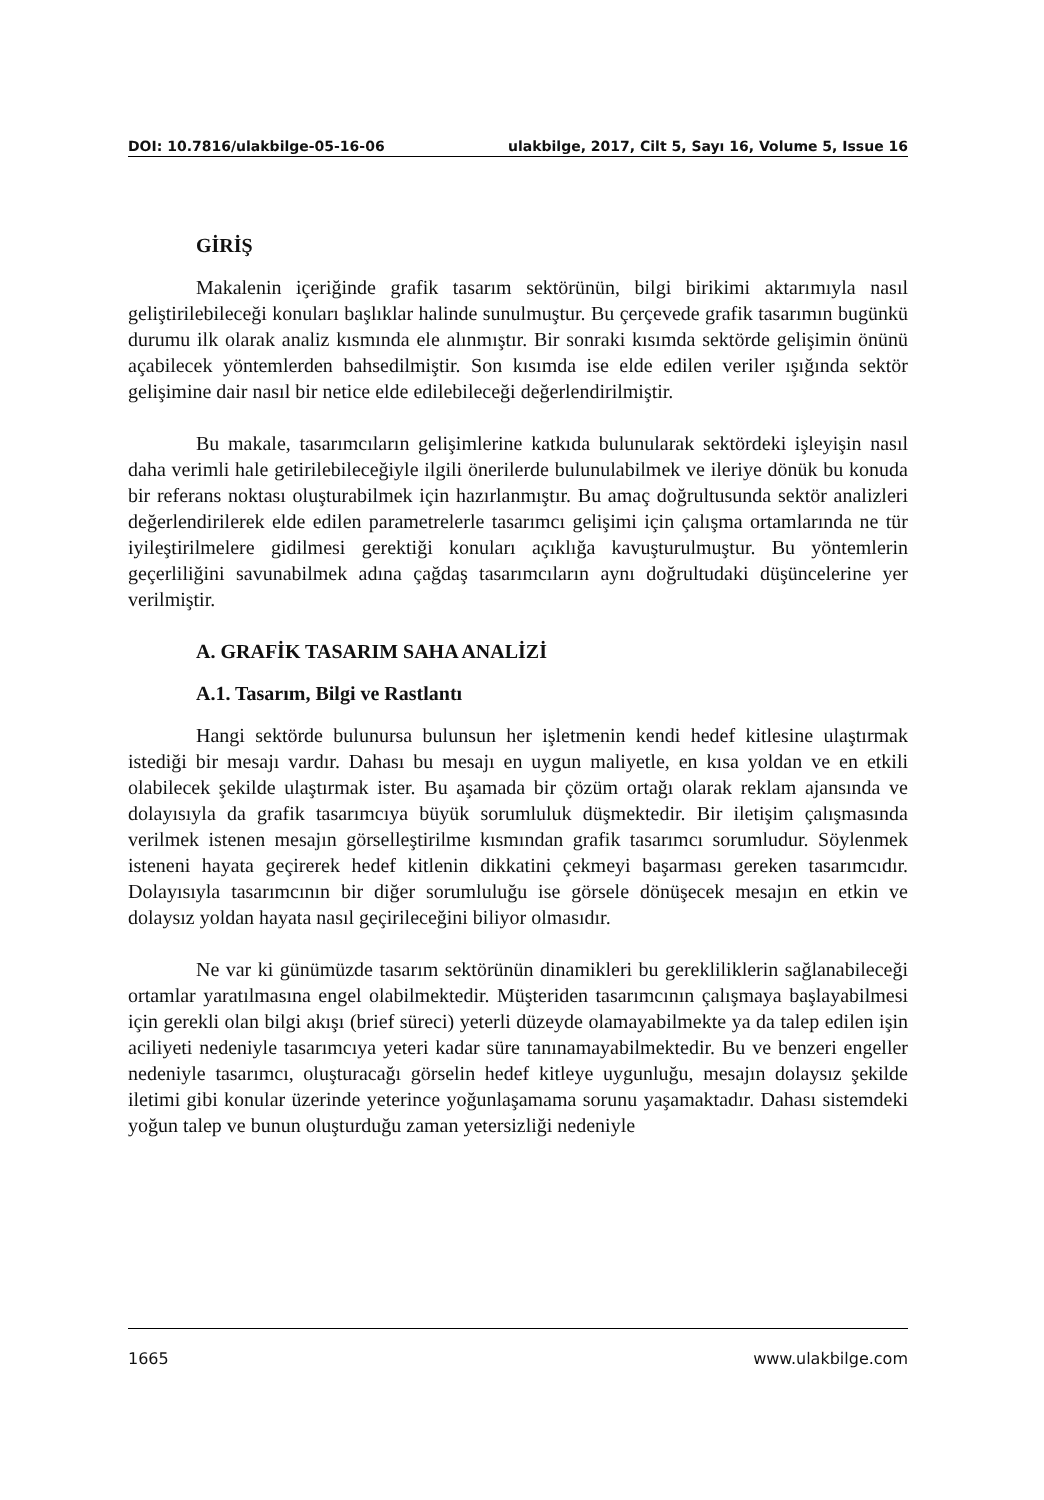DOI: 10.7816/ulakbilge-05-16-06 ulakbilge, 2017, Cilt 5, Sayı 16, Volume 5, Issue 16
GİRİŞ
Makalenin içeriğinde grafik tasarım sektörünün, bilgi birikimi aktarımıyla nasıl geliştirilebileceği konuları başlıklar halinde sunulmuştur. Bu çerçevede grafik tasarımın bugünkü durumu ilk olarak analiz kısmında ele alınmıştır. Bir sonraki kısımda sektörde gelişimin önünü açabilecek yöntemlerden bahsedilmiştir. Son kısımda ise elde edilen veriler ışığında sektör gelişimine dair nasıl bir netice elde edilebileceği değerlendirilmiştir.
Bu makale, tasarımcıların gelişimlerine katkıda bulunularak sektördeki işleyişin nasıl daha verimli hale getirilebileceğiyle ilgili önerilerde bulunulabilmek ve ileriye dönük bu konuda bir referans noktası oluşturabilmek için hazırlanmıştır. Bu amaç doğrultusunda sektör analizleri değerlendirilerek elde edilen parametrelerle tasarımcı gelişimi için çalışma ortamlarında ne tür iyileştirilmelere gidilmesi gerektiği konuları açıklığa kavuşturulmuştur. Bu yöntemlerin geçerliliğini savunabilmek adına çağdaş tasarımcıların aynı doğrultudaki düşüncelerine yer verilmiştir.
A. GRAFİK TASARIM SAHA ANALİZİ
A.1. Tasarım, Bilgi ve Rastlantı
Hangi sektörde bulunursa bulunsun her işletmenin kendi hedef kitlesine ulaştırmak istediği bir mesajı vardır. Dahası bu mesajı en uygun maliyetle, en kısa yoldan ve en etkili olabilecek şekilde ulaştırmak ister. Bu aşamada bir çözüm ortağı olarak reklam ajansında ve dolayısıyla da grafik tasarımcıya büyük sorumluluk düşmektedir. Bir iletişim çalışmasında verilmek istenen mesajın görselleştirilme kısmından grafik tasarımcı sorumludur. Söylenmek isteneni hayata geçirerek hedef kitlenin dikkatini çekmeyi başarması gereken tasarımcıdır. Dolayısıyla tasarımcının bir diğer sorumluluğu ise görsele dönüşecek mesajın en etkin ve dolaysız yoldan hayata nasıl geçirileceğini biliyor olmasıdır.
Ne var ki günümüzde tasarım sektörünün dinamikleri bu gerekliliklerin sağlanabileceği ortamlar yaratılmasına engel olabilmektedir. Müşteriden tasarımcının çalışmaya başlayabilmesi için gerekli olan bilgi akışı (brief süreci) yeterli düzeyde olamayabilmekte ya da talep edilen işin aciliyeti nedeniyle tasarımcıya yeteri kadar süre tanınamayabilmektedir. Bu ve benzeri engeller nedeniyle tasarımcı, oluşturacağı görselin hedef kitleye uygunluğu, mesajın dolaysız şekilde iletimi gibi konular üzerinde yeterince yoğunlaşamama sorunu yaşamaktadır. Dahası sistemdeki yoğun talep ve bunun oluşturduğu zaman yetersizliği nedeniyle
1665 www.ulakbilge.com